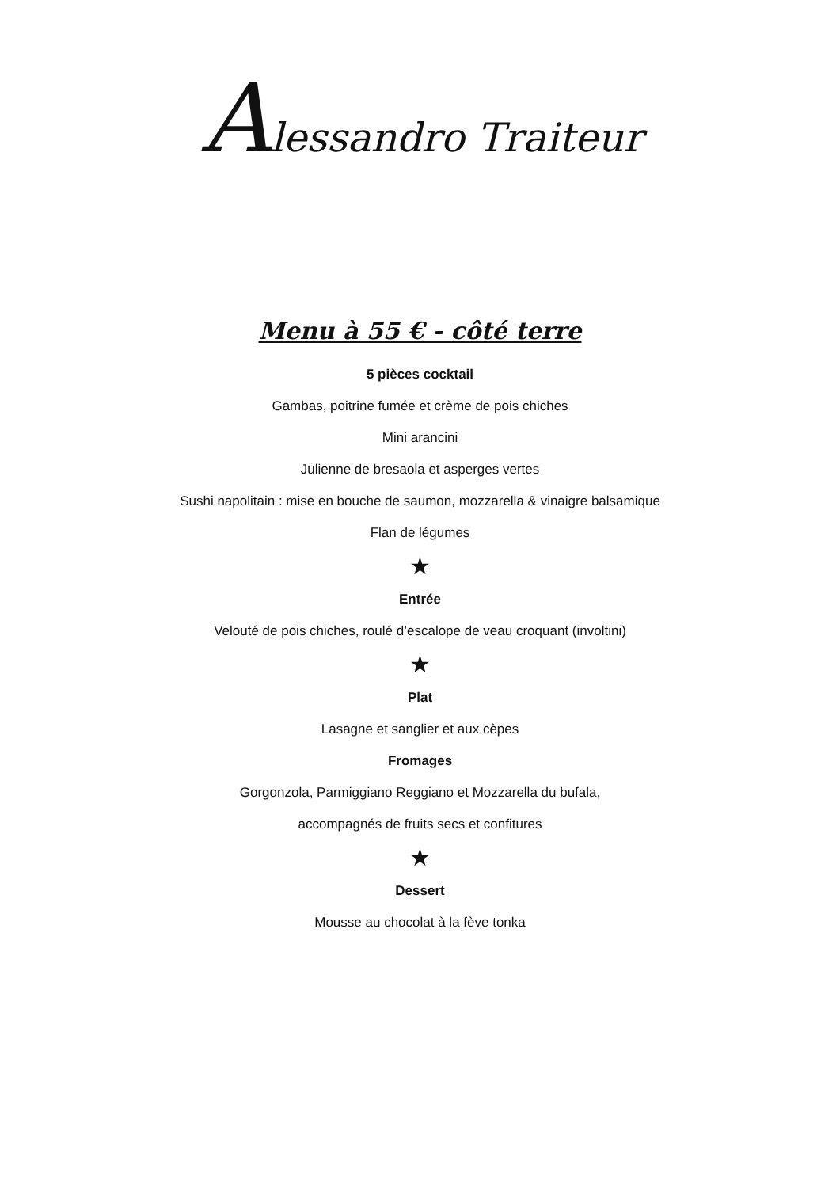Alessandro Traiteur
Menu à 55 € - côté terre
5 pièces cocktail
Gambas, poitrine fumée et crème de pois chiches
Mini arancini
Julienne de bresaola et asperges vertes
Sushi napolitain : mise en bouche de saumon, mozzarella & vinaigre balsamique
Flan de légumes
★
Entrée
Velouté de pois chiches, roulé d’escalope de veau croquant (involtini)
★
Plat
Lasagne et sanglier et aux cèpes
Fromages
Gorgonzola, Parmiggiano Reggiano et Mozzarella du bufala,
accompagnés de fruits secs et confitures
★
Dessert
Mousse au chocolat à la fève tonka